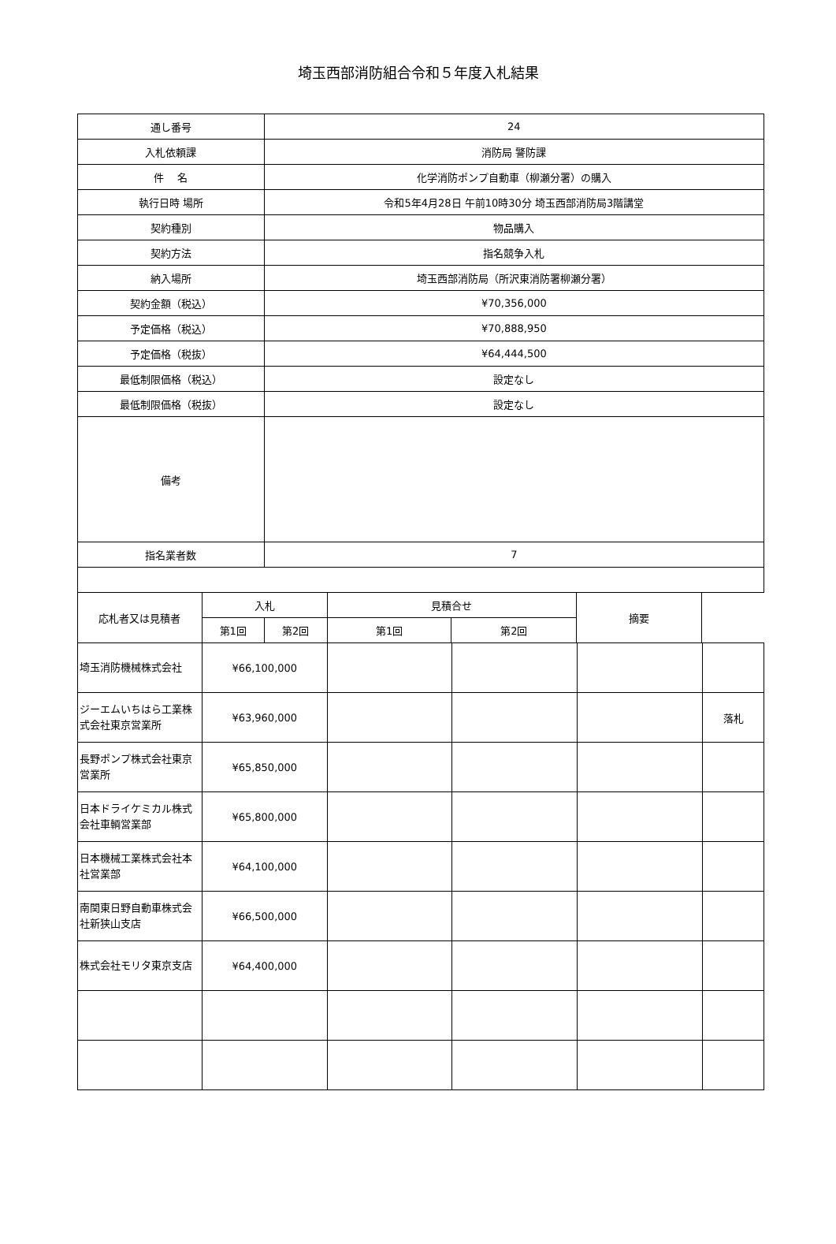埼玉西部消防組合令和５年度入札結果
| 通し番号 | | 24 | | | |
| 入札依頼課 | | 消防局 警防課 | | | |
| 件 名 | | 化学消防ポンプ自動車（柳瀬分署）の購入 | | | |
| 執行日時 場所 | | 令和5年4月28日 午前10時30分 埼玉西部消防局3階講堂 | | | |
| 契約種別 | | 物品購入 | | | |
| 契約方法 | | 指名競争入札 | | | |
| 納入場所 | | 埼玉西部消防局（所沢東消防署柳瀬分署） | | | |
| 契約金額（税込） | | ¥70,356,000 | | | |
| 予定価格（税込） | | ¥70,888,950 | | | |
| 予定価格（税抜） | | ¥64,444,500 | | | |
| 最低制限価格（税込） | | 設定なし | | | |
| 最低制限価格（税抜） | | 設定なし | | | |
| 備考 | | | | | |
| 指名業者数 | | 7 | | | |
| 応札者又は見積者 | 入札 | | 見積合せ | | 摘要 |
| | 第1回 | 第2回 | 第1回 | 第2回 | |
| 埼玉消防機械株式会社 | ¥66,100,000 | | | | |
| ジーエムいちはら工業株式会社東京営業所 | ¥63,960,000 | | | | 落札 |
| 長野ポンプ株式会社東京営業所 | ¥65,850,000 | | | | |
| 日本ドライケミカル株式会社車輌営業部 | ¥65,800,000 | | | | |
| 日本機械工業株式会社本社営業部 | ¥64,100,000 | | | | |
| 南関東日野自動車株式会社新狭山支店 | ¥66,500,000 | | | | |
| 株式会社モリタ東京支店 | ¥64,400,000 | | | | |